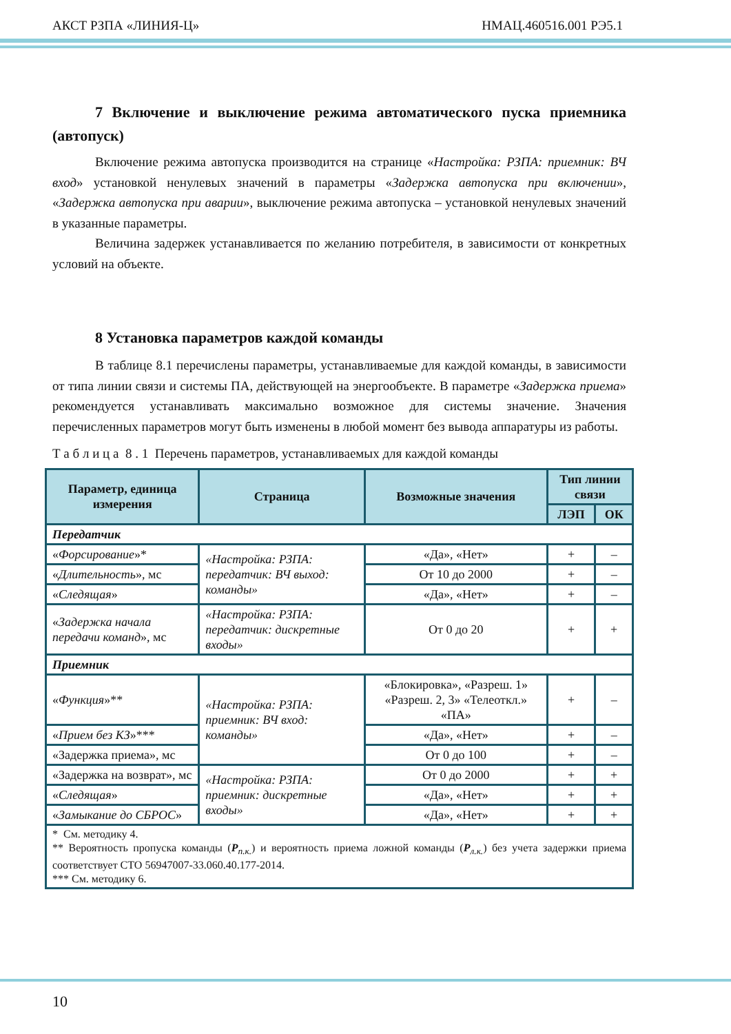АКСТ РЗПА «ЛИНИЯ-Ц» НМАЦ.460516.001 РЭ5.1
7 Включение и выключение режима автоматического пуска приемника (автопуск)
Включение режима автопуска производится на странице «Настройка: РЗПА: приемник: ВЧ вход» установкой ненулевых значений в параметры «Задержка автопуска при включении», «Задержка автопуска при аварии», выключение режима автопуска – установкой ненулевых значений в указанные параметры.
Величина задержек устанавливается по желанию потребителя, в зависимости от конкретных условий на объекте.
8 Установка параметров каждой команды
В таблице 8.1 перечислены параметры, устанавливаемые для каждой команды, в зависимости от типа линии связи и системы ПА, действующей на энергообъекте. В параметре «Задержка приема» рекомендуется устанавливать максимально возможное для системы значение. Значения перечисленных параметров могут быть изменены в любой момент без вывода аппаратуры из работы.
Т а б л и ц а 8 . 1 Перечень параметров, устанавливаемых для каждой команды
| Параметр, единица измерения | Страница | Возможные значения | Тип линии связи | |
| --- | --- | --- | --- | --- |
| | | | ЛЭП | ОК |
| Передатчик | | | | |
| « Форсирование »* | «Настройка: РЗПА: передатчик: ВЧ выход: команды» | «Да», «Нет» | + | – |
| « Длительность », мс | | От 10 до 2000 | + | – |
| « Следящая » | | «Да», «Нет» | + | – |
| « Задержка начала передачи команд », мс | «Настройка: РЗПА: передатчик: дискретные входы» | От 0 до 20 | + | + |
| Приемник | | | | |
| « Функция »** | «Настройка: РЗПА: приемник: ВЧ вход: команды» | «Блокировка», «Разреш. 1» «Разреш. 2, 3» «Телеоткл.» «ПА» | + | – |
| « Прием без КЗ »*** | | «Да», «Нет» | + | – |
| «Задержка приема», мс | | От 0 до 100 | + | – |
| «Задержка на возврат», мс | «Настройка: РЗПА: приемник: дискретные входы» | От 0 до 2000 | + | + |
| « Следящая » | | «Да», «Нет» | + | + |
| « Замыкание до СБРОС » | | «Да», «Нет» | + | + |
| * См. методику 4. ** Вероятность пропуска команды ( P<sub>п.к.</sub>) и вероятность приема ложной команды ( P<sub>л.к.</sub>) без учета задержки приема соответствует СТО 56947007-33.060.40.177-2014. *** См. методику 6. | | | | |
10